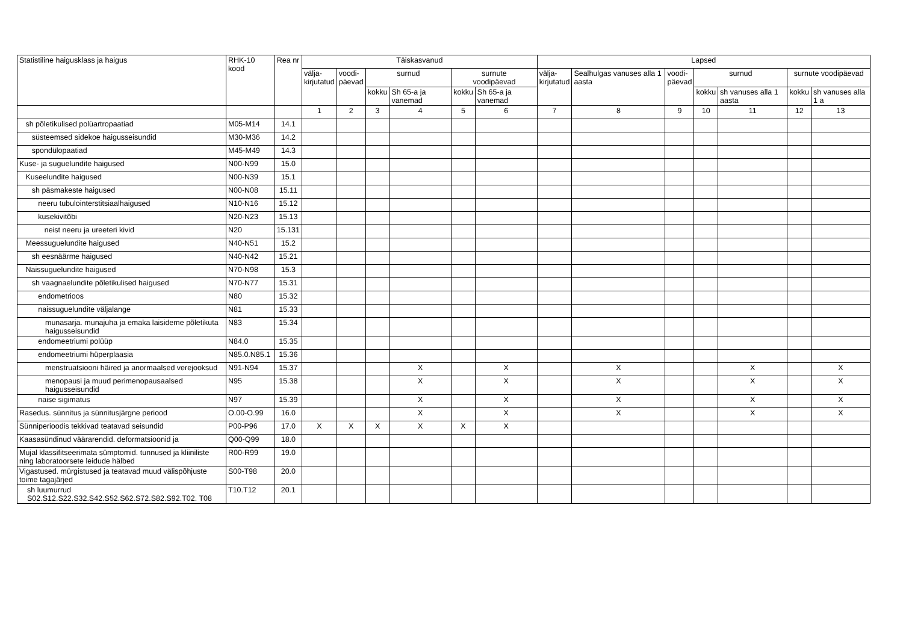| Statistiline haigusklass ja haigus | RHK-10 kood | Rea nr | Täiskasvanud | | | | | | Lapsed | | | | | | |
| --- | --- | --- | --- | --- | --- | --- | --- | --- | --- | --- | --- | --- | --- | --- | --- |
| | | | välja- kirjutatud | voodi- päevad | surnud | | surnute voodipäevad | | välja- kirjutatud | Sealhulgas vanuses alla 1 aasta | voodi- päevad | surnud | | surnute voodipäevad | |
| | | | | | kokku | Sh 65-a ja vanemad | kokku | Sh 65-a ja vanemad | | | | kokku | sh vanuses alla 1 aasta | kokku | sh vanuses alla 1 a |
| | | | 1 | 2 | 3 | 4 | 5 | 6 | 7 | 8 | 9 | 10 | 11 | 12 | 13 |
| sh põletikulised polüartropaatiad | M05-M14 | 14.1 | | | | | | | | | | | | | |
| süsteemsed sidekoe haigusseisundid | M30-M36 | 14.2 | | | | | | | | | | | | | |
| spondülopaatiad | M45-M49 | 14.3 | | | | | | | | | | | | | |
| Kuse- ja suguelundite haigused | N00-N99 | 15.0 | | | | | | | | | | | | | |
| Kuseelundite haigused | N00-N39 | 15.1 | | | | | | | | | | | | | |
| sh päsmakeste haigused | N00-N08 | 15.11 | | | | | | | | | | | | | |
| neeru tubulointerstitsiaalhaigused | N10-N16 | 15.12 | | | | | | | | | | | | | |
| kusekivitõbi | N20-N23 | 15.13 | | | | | | | | | | | | | |
| neist neeru ja ureeteri kivid | N20 | 15.131 | | | | | | | | | | | | | |
| Meessuguelundite haigused | N40-N51 | 15.2 | | | | | | | | | | | | | |
| sh eesnäärme haigused | N40-N42 | 15.21 | | | | | | | | | | | | | |
| Naissuguelundite haigused | N70-N98 | 15.3 | | | | | | | | | | | | | |
| sh vaagnaelundite põletikulised haigused | N70-N77 | 15.31 | | | | | | | | | | | | | |
| endometrioos | N80 | 15.32 | | | | | | | | | | | | | |
| naissuguelundite väljalange | N81 | 15.33 | | | | | | | | | | | | | |
| munasarja. munajuha ja emaka laisideme põletikuta haigusseisundid | N83 | 15.34 | | | | | | | | | | | | | |
| endomeetriumi polüüp | N84.0 | 15.35 | | | | | | | | | | | | | |
| endomeetriumi hüperplaasia | N85.0.N85.1 | 15.36 | | | | | | | | | | | | | |
| menstruatsiooni häired ja anormaalsed verejooksud | N91-N94 | 15.37 | | | | X | | X | | X | | | X | | X |
| menopausi ja muud perimenopausaalsed haigusseisundid | N95 | 15.38 | | | | X | | X | | X | | | X | | X |
| naise sigimatus | N97 | 15.39 | | | | X | | X | | X | | | X | | X |
| Rasedus. sünnitus ja sünnitusjärgne periood | O.00-O.99 | 16.0 | | | | X | | X | | X | | | X | | X |
| Sünniperioodis tekkivad teatavad seisundid | P00-P96 | 17.0 | X | X | X | X | X | X | | | | | | | |
| Kaasasündinud väärarendid. deformatsioonid ja | Q00-Q99 | 18.0 | | | | | | | | | | | | | |
| Mujal klassifitseerimata sümptomid. tunnused ja kliiniliste ning laboratoorsete leidude hälbed | R00-R99 | 19.0 | | | | | | | | | | | | | |
| Vigastused. mürgistused ja teatavad muud välispõhjuste toime tagajärjed | S00-T98 | 20.0 | | | | | | | | | | | | | |
| sh luumurrud S02.S12.S22.S32.S42.S52.S62.S72.S82.S92.T02. T08 | T10.T12 | 20.1 | | | | | | | | | | | | | |